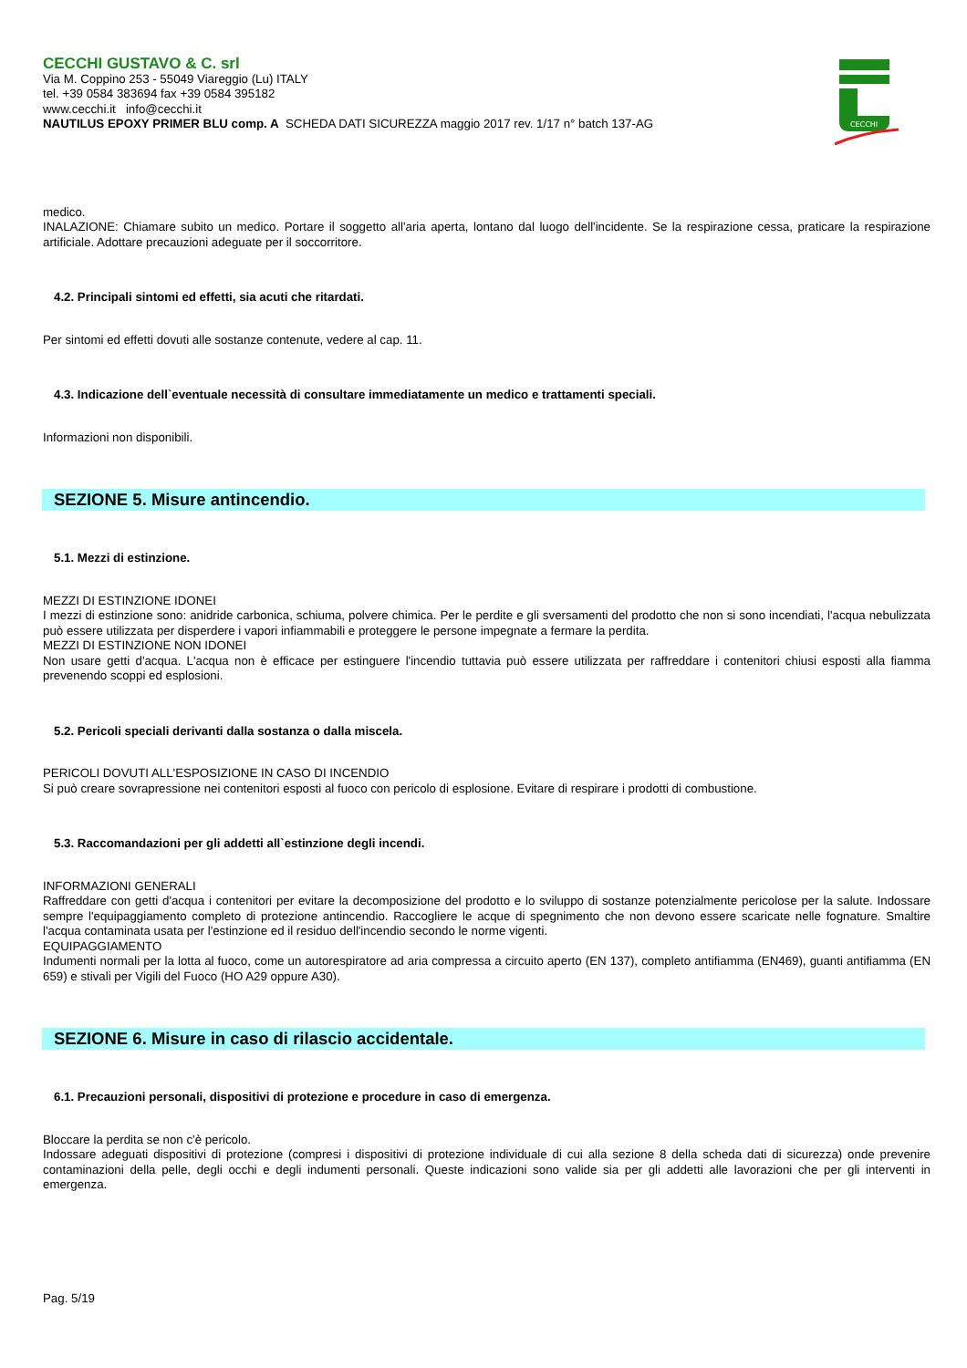CECCHI GUSTAVO & C. srl
Via M. Coppino 253 - 55049 Viareggio (Lu) ITALY
tel. +39 0584 383694 fax +39 0584 395182
www.cecchi.it info@cecchi.it
NAUTILUS EPOXY PRIMER BLU comp. A SCHEDA DATI SICUREZZA maggio 2017 rev. 1/17 n° batch 137-AG
CECCHI
medico.
INALAZIONE: Chiamare subito un medico. Portare il soggetto all'aria aperta, lontano dal luogo dell'incidente. Se la respirazione cessa, praticare la respirazione artificiale. Adottare precauzioni adeguate per il soccorritore.
4.2. Principali sintomi ed effetti, sia acuti che ritardati.
Per sintomi ed effetti dovuti alle sostanze contenute, vedere al cap. 11.
4.3. Indicazione dell`eventuale necessità di consultare immediatamente un medico e trattamenti speciali.
Informazioni non disponibili.
SEZIONE 5. Misure antincendio.
5.1. Mezzi di estinzione.
MEZZI DI ESTINZIONE IDONEI
I mezzi di estinzione sono: anidride carbonica, schiuma, polvere chimica. Per le perdite e gli sversamenti del prodotto che non si sono incendiati, l'acqua nebulizzata può essere utilizzata per disperdere i vapori infiammabili e proteggere le persone impegnate a fermare la perdita.
MEZZI DI ESTINZIONE NON IDONEI
Non usare getti d'acqua. L'acqua non è efficace per estinguere l'incendio tuttavia può essere utilizzata per raffreddare i contenitori chiusi esposti alla fiamma prevenendo scoppi ed esplosioni.
5.2. Pericoli speciali derivanti dalla sostanza o dalla miscela.
PERICOLI DOVUTI ALL'ESPOSIZIONE IN CASO DI INCENDIO
Si può creare sovrapressione nei contenitori esposti al fuoco con pericolo di esplosione. Evitare di respirare i prodotti di combustione.
5.3. Raccomandazioni per gli addetti all`estinzione degli incendi.
INFORMAZIONI GENERALI
Raffreddare con getti d'acqua i contenitori per evitare la decomposizione del prodotto e lo sviluppo di sostanze potenzialmente pericolose per la salute. Indossare sempre l'equipaggiamento completo di protezione antincendio. Raccogliere le acque di spegnimento che non devono essere scaricate nelle fognature. Smaltire l'acqua contaminata usata per l'estinzione ed il residuo dell'incendio secondo le norme vigenti.
EQUIPAGGIAMENTO
Indumenti normali per la lotta al fuoco, come un autorespiratore ad aria compressa a circuito aperto (EN 137), completo antifiamma (EN469), guanti antifiamma (EN 659) e stivali per Vigili del Fuoco (HO A29 oppure A30).
SEZIONE 6. Misure in caso di rilascio accidentale.
6.1. Precauzioni personali, dispositivi di protezione e procedure in caso di emergenza.
Bloccare la perdita se non c'è pericolo.
Indossare adeguati dispositivi di protezione (compresi i dispositivi di protezione individuale di cui alla sezione 8 della scheda dati di sicurezza) onde prevenire contaminazioni della pelle, degli occhi e degli indumenti personali. Queste indicazioni sono valide sia per gli addetti alle lavorazioni che per gli interventi in emergenza.
Pag. 5/19